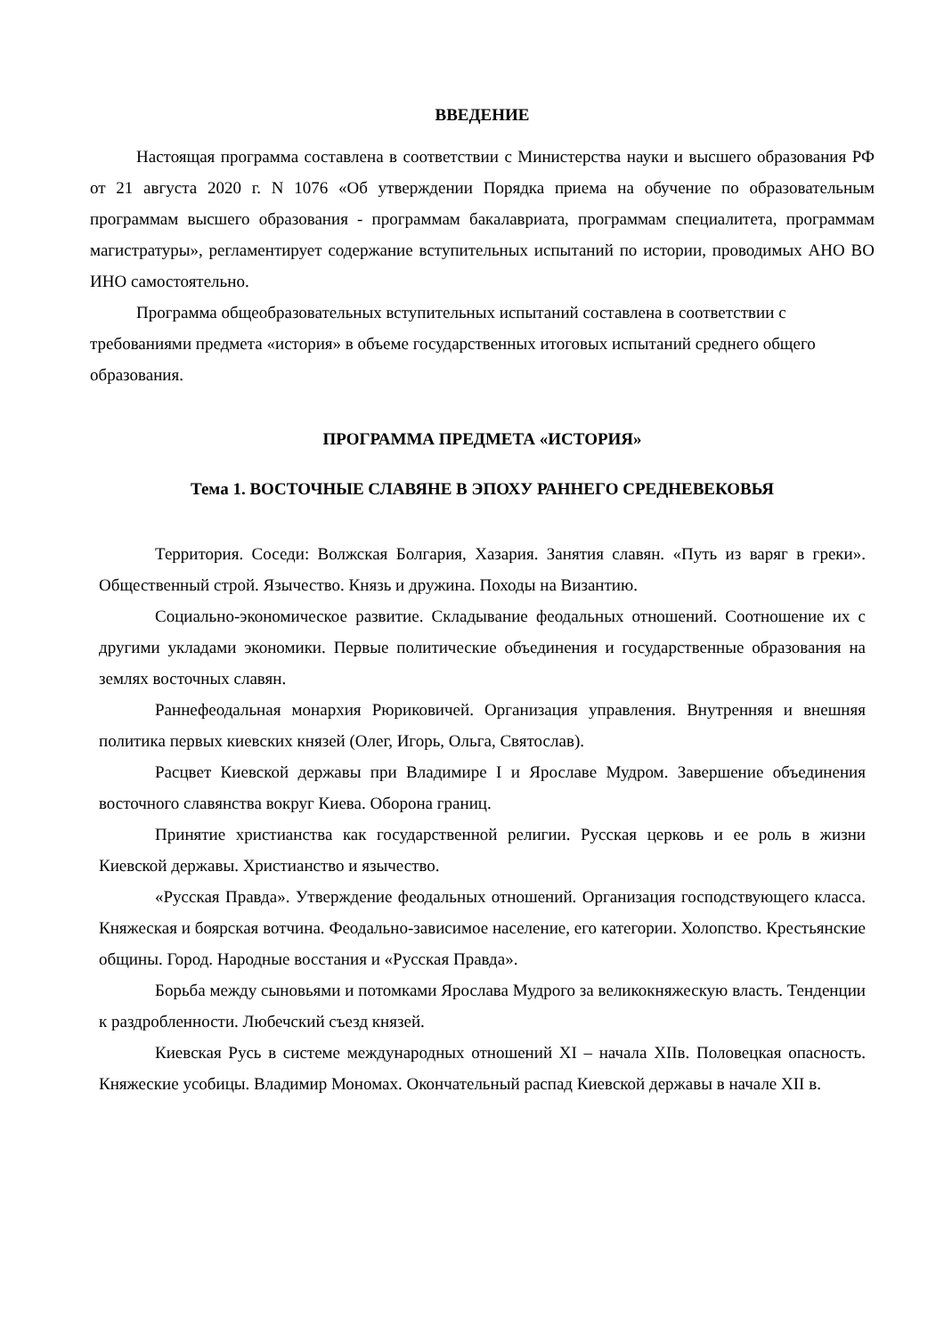ВВЕДЕНИЕ
Настоящая программа составлена в соответствии с Министерства науки и высшего образования РФ от 21 августа 2020 г. N 1076 «Об утверждении Порядка приема на обучение по образовательным программам высшего образования - программам бакалавриата, программам специалитета, программам магистратуры», регламентирует содержание вступительных испытаний по истории, проводимых АНО ВО ИНО самостоятельно.
Программа общеобразовательных вступительных испытаний составлена в соответствии с требованиями предмета «история» в объеме государственных итоговых испытаний среднего общего образования.
ПРОГРАММА ПРЕДМЕТА «ИСТОРИЯ»
Тема 1. ВОСТОЧНЫЕ СЛАВЯНЕ В ЭПОХУ РАННЕГО СРЕДНЕВЕКОВЬЯ
Территория. Соседи: Волжская Болгария, Хазария. Занятия славян. «Путь из варяг в греки». Общественный строй. Язычество. Князь и дружина. Походы на Византию.
Социально-экономическое развитие. Складывание феодальных отношений. Соотношение их с другими укладами экономики. Первые политические объединения и государственные образования на землях восточных славян.
Раннефеодальная монархия Рюриковичей. Организация управления. Внутренняя и внешняя политика первых киевских князей (Олег, Игорь, Ольга, Святослав).
Расцвет Киевской державы при Владимире I и Ярославе Мудром. Завершение объединения восточного славянства вокруг Киева. Оборона границ.
Принятие христианства как государственной религии. Русская церковь и ее роль в жизни Киевской державы. Христианство и язычество.
«Русская Правда». Утверждение феодальных отношений. Организация господствующего класса. Княжеская и боярская вотчина. Феодально-зависимое население, его категории. Холопство. Крестьянские общины. Город. Народные восстания и «Русская Правда».
Борьба между сыновьями и потомками Ярослава Мудрого за великокняжескую власть. Тенденции к раздробленности. Любечский съезд князей.
Киевская Русь в системе международных отношений XI – начала XIIв. Половецкая опасность. Княжеские усобицы. Владимир Мономах. Окончательный распад Киевской державы в начале XII в.